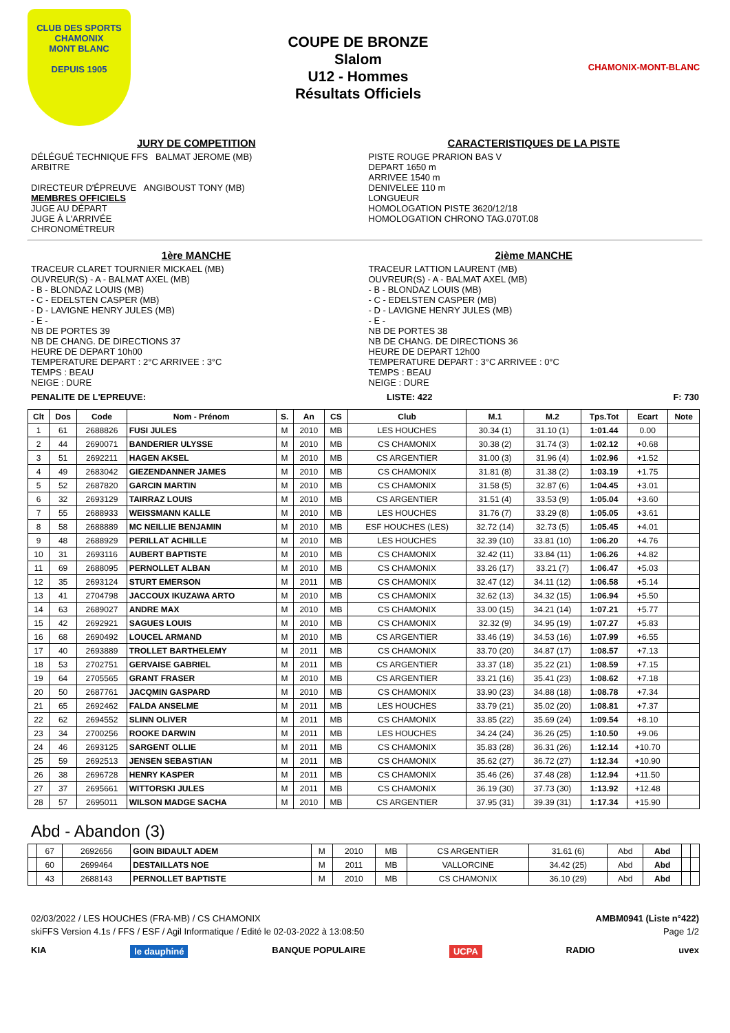CLUB DES SPORTS
CHAMONIX
MONT BLANC
DEPUIS 1905
COUPE DE BRONZE
Slalom
U12 - Hommes
Résultats Officiels
CHAMONIX-MONT-BLANC
JURY DE COMPETITION
DÉLÉGUÉ TECHNIQUE FFS BALMAT JEROME (MB)
ARBITRE
DIRECTEUR D'ÉPREUVE ANGIBOUST TONY (MB)
MEMBRES OFFICIELS
JUGE AU DÉPART
JUGE À L'ARRIVÉE
CHRONOMÉTREUR
CARACTERISTIQUES DE LA PISTE
PISTE ROUGE PRARION BAS V
DEPART 1650 m
ARRIVEE 1540 m
DENIVELEE 110 m
LONGUEUR
HOMOLOGATION PISTE 3620/12/18
HOMOLOGATION CHRONO TAG.070T.08
1ère MANCHE
TRACEUR CLARET TOURNIER MICKAEL (MB)
OUVREUR(S) - A - BALMAT AXEL (MB)
- B - BLONDAZ LOUIS (MB)
- C - EDELSTEN CASPER (MB)
- D - LAVIGNE HENRY JULES (MB)
- E -
NB DE PORTES 39
NB DE CHANG. DE DIRECTIONS 37
HEURE DE DEPART 10h00
TEMPERATURE DEPART : 2°C ARRIVEE : 3°C
TEMPS : BEAU
NEIGE : DURE
2ième MANCHE
TRACEUR LATTION LAURENT (MB)
OUVREUR(S) - A - BALMAT AXEL (MB)
- B - BLONDAZ LOUIS (MB)
- C - EDELSTEN CASPER (MB)
- D - LAVIGNE HENRY JULES (MB)
- E -
NB DE PORTES 38
NB DE CHANG. DE DIRECTIONS 36
HEURE DE DEPART 12h00
TEMPERATURE DEPART : 3°C ARRIVEE : 0°C
TEMPS : BEAU
NEIGE : DURE
PENALITE DE L'EPREUVE: LISTE: 422 F: 730
| Clt | Dos | Code | Nom - Prénom | S. | An | CS | Club | M.1 | M.2 | Tps.Tot | Ecart | Note |
| --- | --- | --- | --- | --- | --- | --- | --- | --- | --- | --- | --- | --- |
| 1 | 61 | 2688826 | FUSI JULES | M | 2010 | MB | LES HOUCHES | 30.34 (1) | 31.10 (1) | 1:01.44 | 0.00 | |
| 2 | 44 | 2690071 | BANDERIER ULYSSE | M | 2010 | MB | CS CHAMONIX | 30.38 (2) | 31.74 (3) | 1:02.12 | +0.68 | |
| 3 | 51 | 2692211 | HAGEN AKSEL | M | 2010 | MB | CS ARGENTIER | 31.00 (3) | 31.96 (4) | 1:02.96 | +1.52 | |
| 4 | 49 | 2683042 | GIEZENDANNER JAMES | M | 2010 | MB | CS CHAMONIX | 31.81 (8) | 31.38 (2) | 1:03.19 | +1.75 | |
| 5 | 52 | 2687820 | GARCIN MARTIN | M | 2010 | MB | CS CHAMONIX | 31.58 (5) | 32.87 (6) | 1:04.45 | +3.01 | |
| 6 | 32 | 2693129 | TAIRRAZ LOUIS | M | 2010 | MB | CS ARGENTIER | 31.51 (4) | 33.53 (9) | 1:05.04 | +3.60 | |
| 7 | 55 | 2688933 | WEISSMANN KALLE | M | 2010 | MB | LES HOUCHES | 31.76 (7) | 33.29 (8) | 1:05.05 | +3.61 | |
| 8 | 58 | 2688889 | MC NEILLIE BENJAMIN | M | 2010 | MB | ESF HOUCHES (LES) | 32.72 (14) | 32.73 (5) | 1:05.45 | +4.01 | |
| 9 | 48 | 2688929 | PERILLAT ACHILLE | M | 2010 | MB | LES HOUCHES | 32.39 (10) | 33.81 (10) | 1:06.20 | +4.76 | |
| 10 | 31 | 2693116 | AUBERT BAPTISTE | M | 2010 | MB | CS CHAMONIX | 32.42 (11) | 33.84 (11) | 1:06.26 | +4.82 | |
| 11 | 69 | 2688095 | PERNOLLET ALBAN | M | 2010 | MB | CS CHAMONIX | 33.26 (17) | 33.21 (7) | 1:06.47 | +5.03 | |
| 12 | 35 | 2693124 | STURT EMERSON | M | 2011 | MB | CS CHAMONIX | 32.47 (12) | 34.11 (12) | 1:06.58 | +5.14 | |
| 13 | 41 | 2704798 | JACCOUX IKUZAWA ARTO | M | 2010 | MB | CS CHAMONIX | 32.62 (13) | 34.32 (15) | 1:06.94 | +5.50 | |
| 14 | 63 | 2689027 | ANDRE MAX | M | 2010 | MB | CS CHAMONIX | 33.00 (15) | 34.21 (14) | 1:07.21 | +5.77 | |
| 15 | 42 | 2692921 | SAGUES LOUIS | M | 2010 | MB | CS CHAMONIX | 32.32 (9) | 34.95 (19) | 1:07.27 | +5.83 | |
| 16 | 68 | 2690492 | LOUCEL ARMAND | M | 2010 | MB | CS ARGENTIER | 33.46 (19) | 34.53 (16) | 1:07.99 | +6.55 | |
| 17 | 40 | 2693889 | TROLLET BARTHELEMY | M | 2011 | MB | CS CHAMONIX | 33.70 (20) | 34.87 (17) | 1:08.57 | +7.13 | |
| 18 | 53 | 2702751 | GERVAISE GABRIEL | M | 2011 | MB | CS ARGENTIER | 33.37 (18) | 35.22 (21) | 1:08.59 | +7.15 | |
| 19 | 64 | 2705565 | GRANT FRASER | M | 2010 | MB | CS ARGENTIER | 33.21 (16) | 35.41 (23) | 1:08.62 | +7.18 | |
| 20 | 50 | 2687761 | JACQMIN GASPARD | M | 2010 | MB | CS CHAMONIX | 33.90 (23) | 34.88 (18) | 1:08.78 | +7.34 | |
| 21 | 65 | 2692462 | FALDA ANSELME | M | 2011 | MB | LES HOUCHES | 33.79 (21) | 35.02 (20) | 1:08.81 | +7.37 | |
| 22 | 62 | 2694552 | SLINN OLIVER | M | 2011 | MB | CS CHAMONIX | 33.85 (22) | 35.69 (24) | 1:09.54 | +8.10 | |
| 23 | 34 | 2700256 | ROOKE DARWIN | M | 2011 | MB | LES HOUCHES | 34.24 (24) | 36.26 (25) | 1:10.50 | +9.06 | |
| 24 | 46 | 2693125 | SARGENT OLLIE | M | 2011 | MB | CS CHAMONIX | 35.83 (28) | 36.31 (26) | 1:12.14 | +10.70 | |
| 25 | 59 | 2692513 | JENSEN SEBASTIAN | M | 2011 | MB | CS CHAMONIX | 35.62 (27) | 36.72 (27) | 1:12.34 | +10.90 | |
| 26 | 38 | 2696728 | HENRY KASPER | M | 2011 | MB | CS CHAMONIX | 35.46 (26) | 37.48 (28) | 1:12.94 | +11.50 | |
| 27 | 37 | 2695661 | WITTORSKI JULES | M | 2011 | MB | CS CHAMONIX | 36.19 (30) | 37.73 (30) | 1:13.92 | +12.48 | |
| 28 | 57 | 2695011 | WILSON MADGE SACHA | M | 2010 | MB | CS ARGENTIER | 37.95 (31) | 39.39 (31) | 1:17.34 | +15.90 | |
Abd - Abandon (3)
| | 67 | 2692656 | GOIN BIDAULT ADEM | M | 2010 | MB | CS ARGENTIER | 31.61 (6) | Abd | Abd | | |
| | 60 | 2699464 | DESTAILLATS NOE | M | 2011 | MB | VALLORCINE | 34.42 (25) | Abd | Abd | | |
| | 43 | 2688143 | PERNOLLET BAPTISTE | M | 2010 | MB | CS CHAMONIX | 36.10 (29) | Abd | Abd | | |
02/03/2022 / LES HOUCHES (FRA-MB) / CS CHAMONIX AMBM0941 (Liste n°422)
skiFFS Version 4.1s / FFS / ESF / Agil Informatique / Edité le 02-03-2022 à 13:08:50 Page 1/2
KIA le dauphiné BANQUE POPULAIRE UCPA RADIO uvex